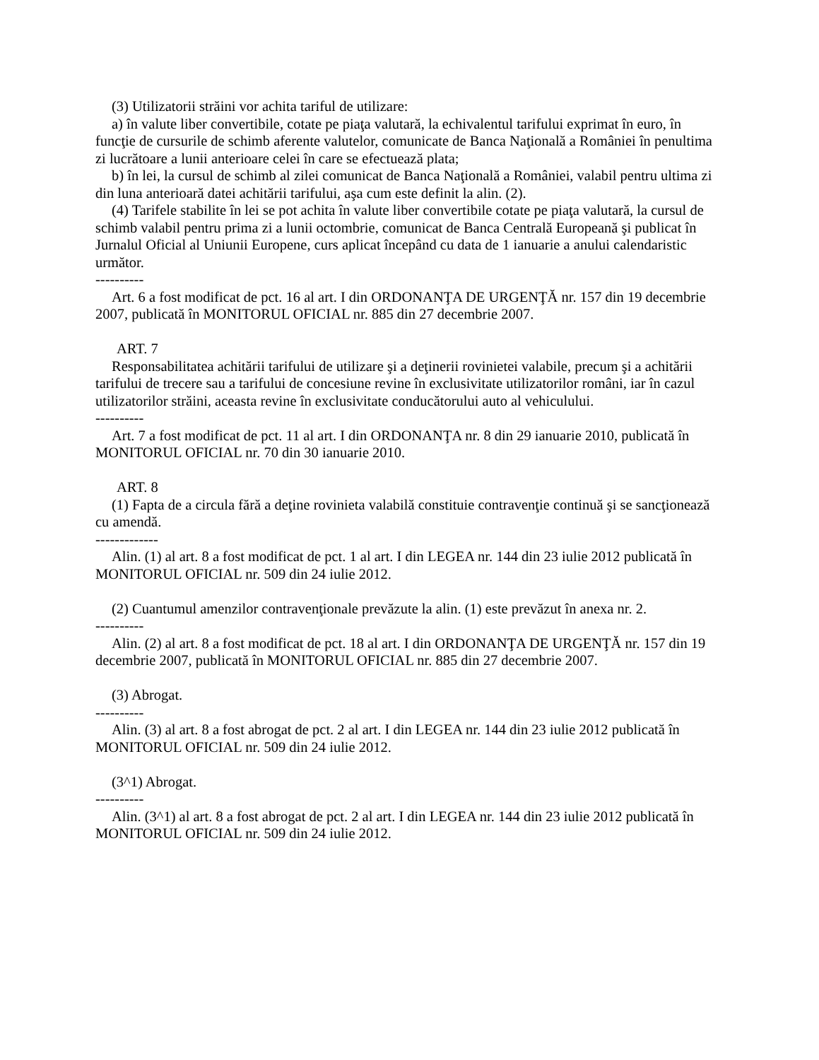(3) Utilizatorii străini vor achita tariful de utilizare:
a) în valute liber convertibile, cotate pe piaţa valutară, la echivalentul tarifului exprimat în euro, în funcţie de cursurile de schimb aferente valutelor, comunicate de Banca Naţională a României în penultima zi lucrătoare a lunii anterioare celei în care se efectuează plata;
b) în lei, la cursul de schimb al zilei comunicat de Banca Naţională a României, valabil pentru ultima zi din luna anterioară datei achitării tarifului, aşa cum este definit la alin. (2).
(4) Tarifele stabilite în lei se pot achita în valute liber convertibile cotate pe piaţa valutară, la cursul de schimb valabil pentru prima zi a lunii octombrie, comunicat de Banca Centrală Europeană şi publicat în Jurnalul Oficial al Uniunii Europene, curs aplicat începând cu data de 1 ianuarie a anului calendaristic următor.
----------
Art. 6 a fost modificat de pct. 16 al art. I din ORDONANŢA DE URGENŢĂ nr. 157 din 19 decembrie 2007, publicată în MONITORUL OFICIAL nr. 885 din 27 decembrie 2007.
ART. 7
Responsabilitatea achitării tarifului de utilizare şi a deţinerii rovinietei valabile, precum şi a achitării tarifului de trecere sau a tarifului de concesiune revine în exclusivitate utilizatorilor români, iar în cazul utilizatorilor străini, aceasta revine în exclusivitate conducătorului auto al vehiculului.
----------
Art. 7 a fost modificat de pct. 11 al art. I din ORDONANŢA nr. 8 din 29 ianuarie 2010, publicată în MONITORUL OFICIAL nr. 70 din 30 ianuarie 2010.
ART. 8
(1) Fapta de a circula fără a deţine rovinieta valabilă constituie contravenţie continuă şi se sancţionează cu amendă.
-------------
Alin. (1) al art. 8 a fost modificat de pct. 1 al art. I din LEGEA nr. 144 din 23 iulie 2012 publicată în MONITORUL OFICIAL nr. 509 din 24 iulie 2012.
(2) Cuantumul amenzilor contravenţionale prevăzute la alin. (1) este prevăzut în anexa nr. 2.
----------
Alin. (2) al art. 8 a fost modificat de pct. 18 al art. I din ORDONANŢA DE URGENŢĂ nr. 157 din 19 decembrie 2007, publicată în MONITORUL OFICIAL nr. 885 din 27 decembrie 2007.
(3) Abrogat.
----------
Alin. (3) al art. 8 a fost abrogat de pct. 2 al art. I din LEGEA nr. 144 din 23 iulie 2012 publicată în MONITORUL OFICIAL nr. 509 din 24 iulie 2012.
(3^1) Abrogat.
----------
Alin. (3^1) al art. 8 a fost abrogat de pct. 2 al art. I din LEGEA nr. 144 din 23 iulie 2012 publicată în MONITORUL OFICIAL nr. 509 din 24 iulie 2012.